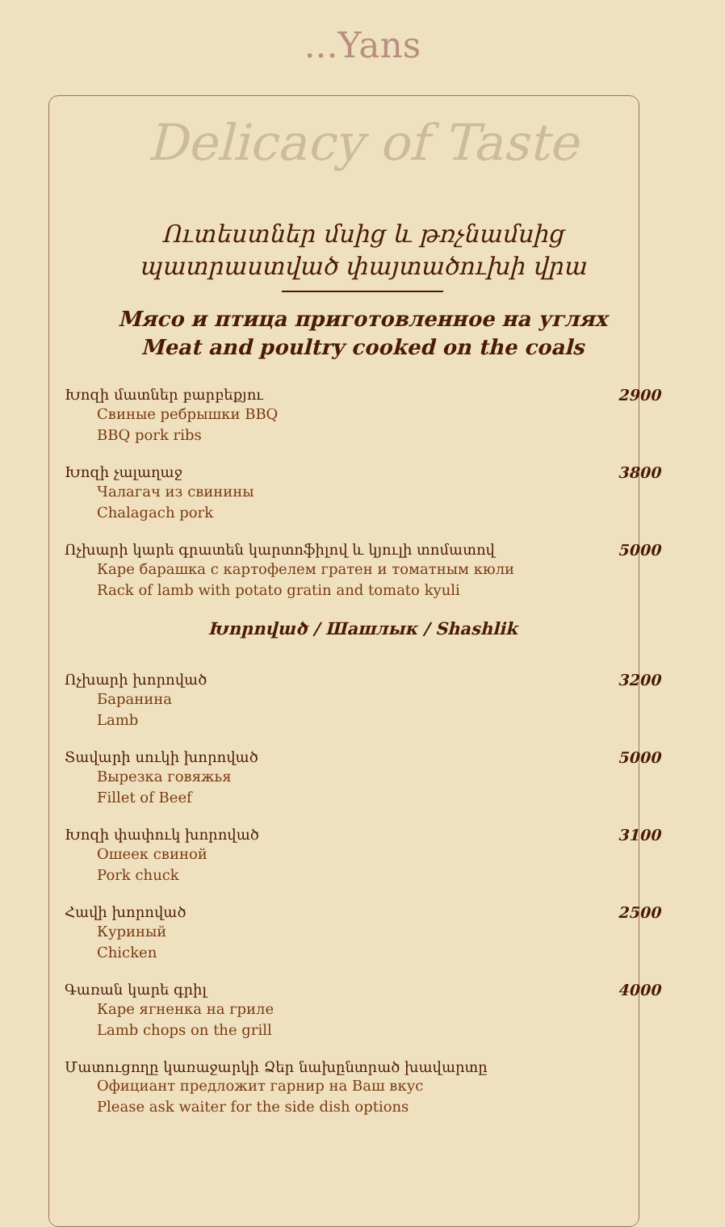...Yans
Delicacy of Taste
Ուտեստներ մսից և թռչնամսից
պատրաստված փայտածուխի վրա
Мясо и птица приготовленное на углях
Meat and poultry cooked on the coals
Խոզի մատներ բարբեքյու 2900
Свиные ребрышки BBQ
BBQ pork ribs
Խոզի չալաղաջ 3800
Чалагач из свинины
Chalagach pork
Ոչխարի կարե գրատեն կարտոֆիլով և կյուլի տոմատով 5000
Каре барашка с картофелем гратен и томатным кюли
Rack of lamb with potato gratin and tomato kyuli
Խորոված / Шашлык / Shashlik
Ոչխարի խորոված 3200
Баранина
Lamb
Տավարի սուկի խորոված 5000
Вырезка говяжья
Fillet of Beef
Խոզի փափուկ խորոված 3100
Ошеек свиной
Pork chuck
Հավի խորոված 2500
Куриный
Chicken
Գառան կարե գրիլ 4000
Каре ягненка на гриле
Lamb chops on the grill
Մատուցողը կառաջարկի Ձեր նախընտրած խավարտը
Официант предложит гарнир на Ваш вкус
Please ask waiter for the side dish options